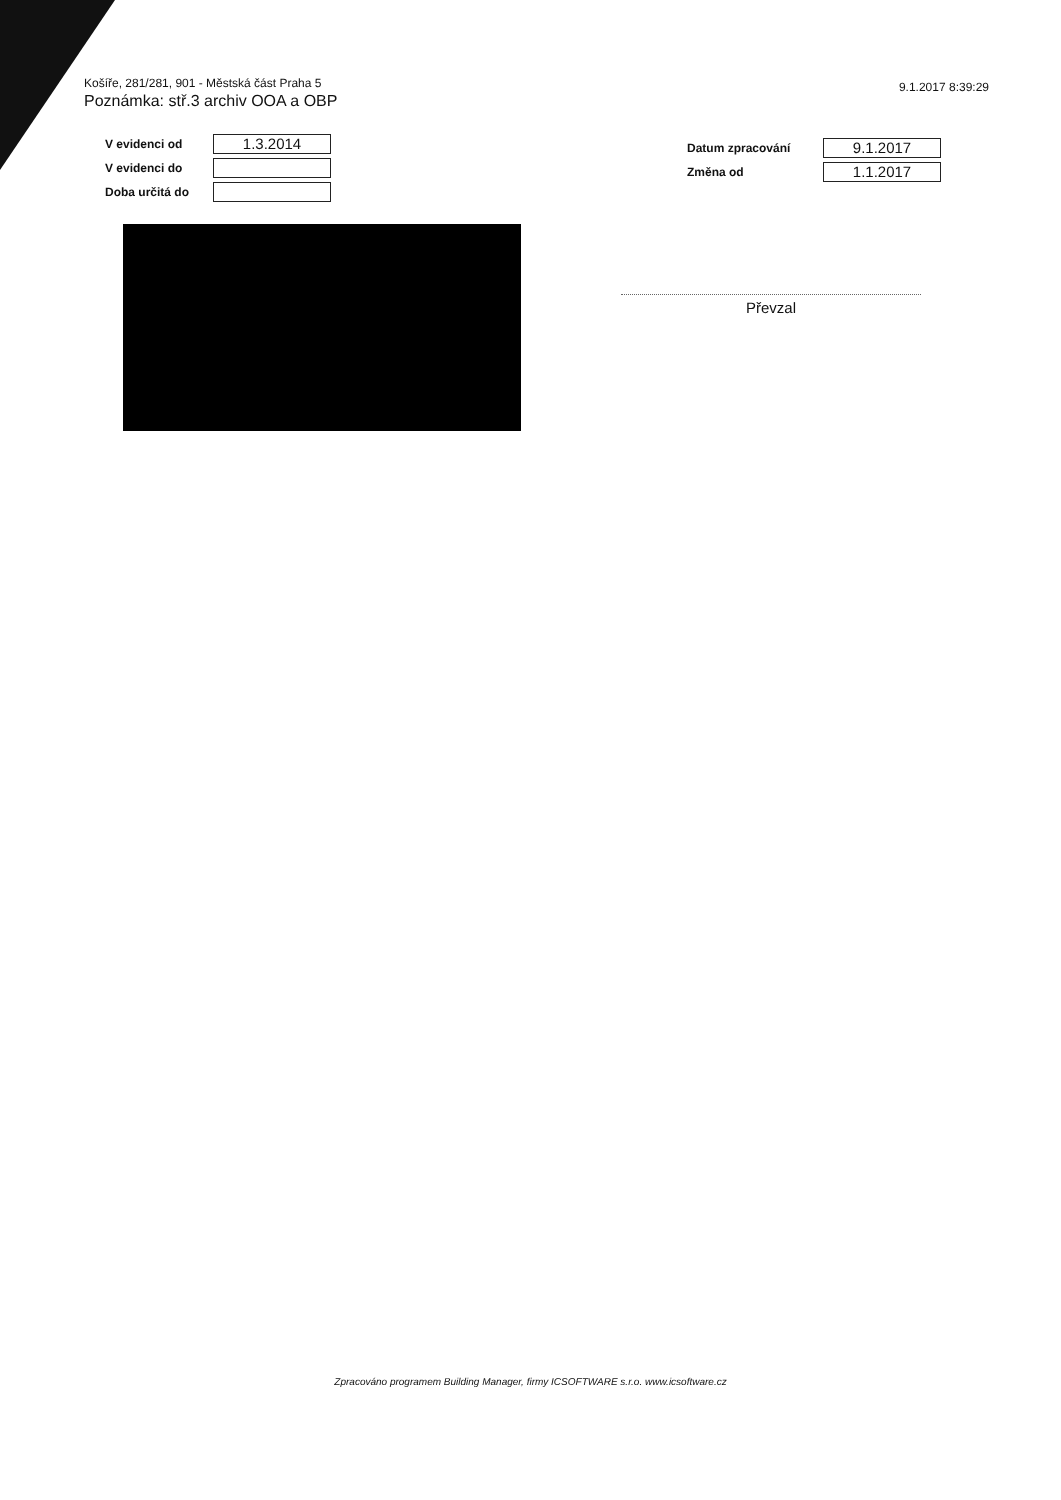Košíře, 281/281, 901 - Městská část Praha 5
Poznámka: stř.3 archiv OOA a OBP
9.1.2017 8:39:29
V evidenci od
1.3.2014
V evidenci do
Doba určitá do
Datum zpracování
9.1.2017
Změna od
1.1.2017
Převzal
Zpracováno programem Building Manager, firmy ICSOFTWARE s.r.o. www.icsoftware.cz